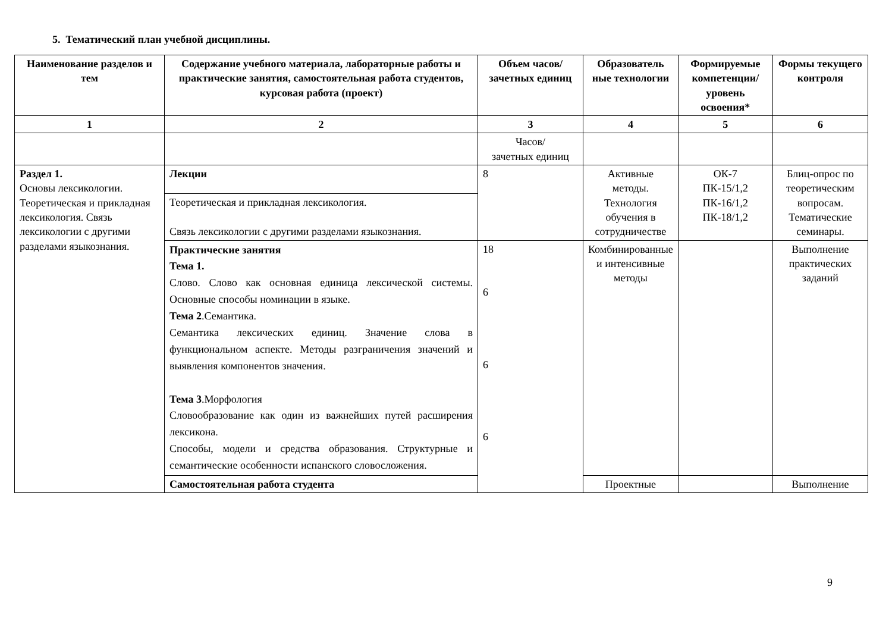5. Тематический план учебной дисциплины.
| Наименование разделов и тем | Содержание учебного материала, лабораторные работы и практические занятия, самостоятельная работа студентов, курсовая работа (проект) | Объем часов/ зачетных единиц | Образователь ные технологии | Формируемые компетенции/ уровень освоения* | Формы текущего контроля |
| --- | --- | --- | --- | --- | --- |
| 1 | 2 | 3 | 4 | 5 | 6 |
| | | Часов/ зачетных единиц | | | |
| Раздел 1. Основы лексикологии. Теоретическая и прикладная лексикология. Связь лексикологии с другими разделами языкознания. | Лекции | 8 | Активные методы. Технология обучения в сотрудничестве | ОК-7 ПК-15/1,2 ПК-16/1,2 ПК-18/1,2 | Блиц-опрос по теоретическим вопросам. Тематические семинары. |
| | Теоретическая и прикладная лексикология. Связь лексикологии с другими разделами языкознания. | | | | |
| | Практические занятия Тема 1. Слово. Слово как основная единица лексической системы. Основные способы номинации в языке. Тема 2 .Семантика. Семантика лексических единиц. Значение слова в функциональном аспекте. Методы разграничения значений и выявления компонентов значения. Тема 3 .Морфология Словообразование как один из важнейших путей расширения лексикона. Способы, модели и средства образования. Структурные и семантические особенности испанского словосложения. | 18 6 6 6 | Комбинированные и интенсивные методы | | Выполнение практических заданий |
| | Самостоятельная работа студента | | Проектные | | Выполнение |
9